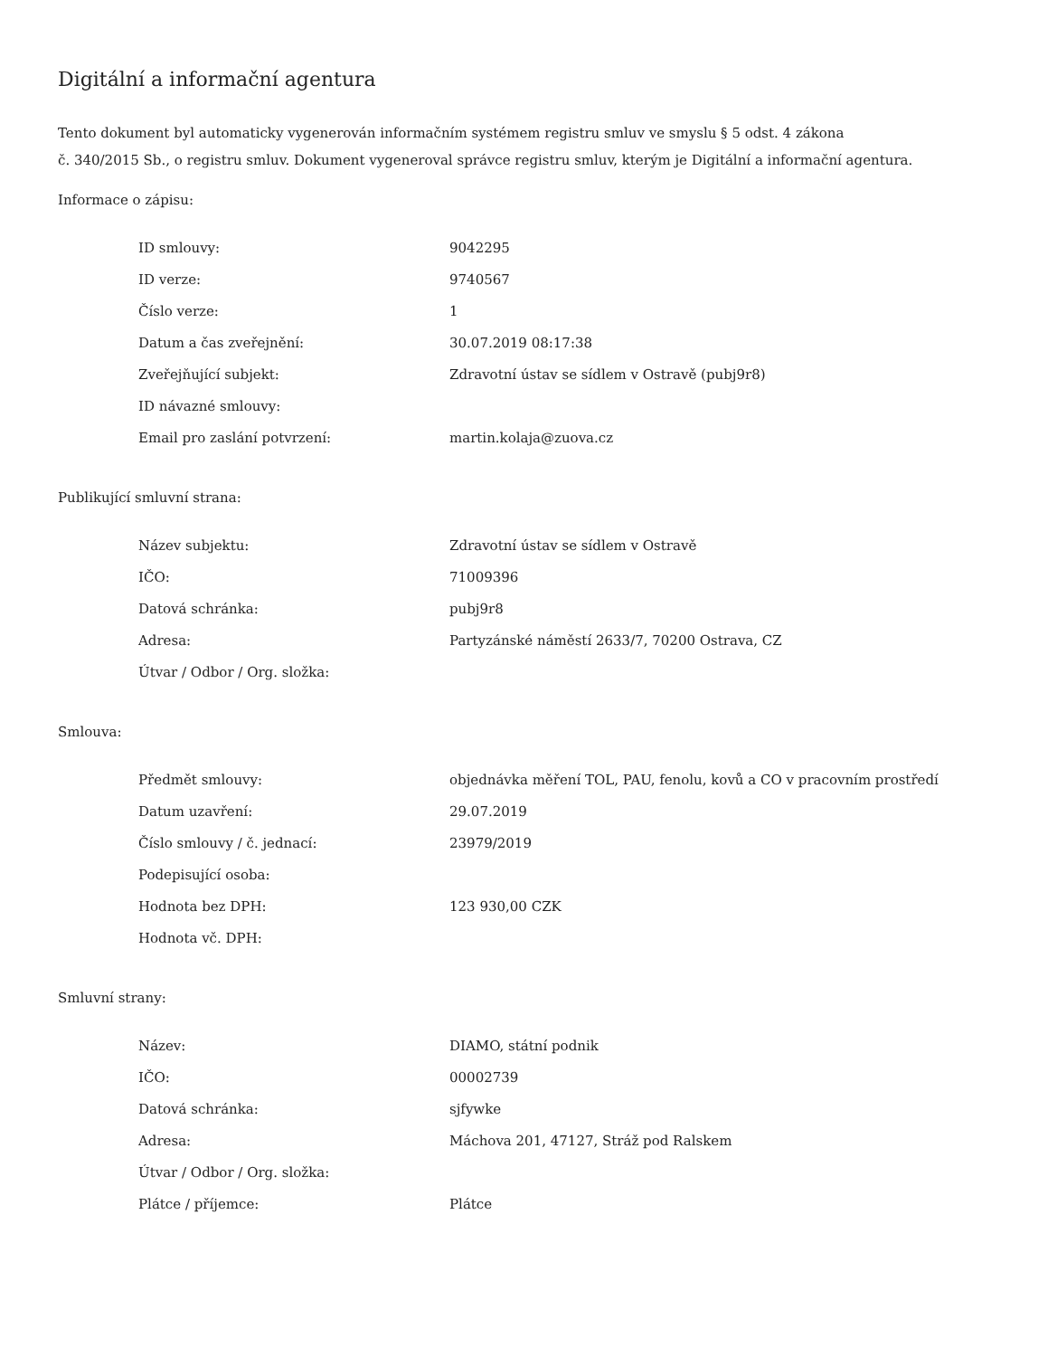Digitální a informační agentura
Tento dokument byl automaticky vygenerován informačním systémem registru smluv ve smyslu § 5 odst. 4 zákona
č. 340/2015 Sb., o registru smluv. Dokument vygeneroval správce registru smluv, kterým je Digitální a informační agentura.
Informace o zápisu:
| ID smlouvy: | 9042295 |
| ID verze: | 9740567 |
| Číslo verze: | 1 |
| Datum a čas zveřejnění: | 30.07.2019 08:17:38 |
| Zveřejňující subjekt: | Zdravotní ústav se sídlem v Ostravě (pubj9r8) |
| ID návazné smlouvy: | |
| Email pro zaslání potvrzení: | martin.kolaja@zuova.cz |
Publikující smluvní strana:
| Název subjektu: | Zdravotní ústav se sídlem v Ostravě |
| IČO: | 71009396 |
| Datová schránka: | pubj9r8 |
| Adresa: | Partyzánské náměstí 2633/7, 70200 Ostrava, CZ |
| Útvar / Odbor / Org. složka: | |
Smlouva:
| Předmět smlouvy: | objednávka měření TOL, PAU, fenolu, kovů a CO v pracovním prostředí |
| Datum uzavření: | 29.07.2019 |
| Číslo smlouvy / č. jednací: | 23979/2019 |
| Podepisující osoba: | |
| Hodnota bez DPH: | 123 930,00 CZK |
| Hodnota vč. DPH: | |
Smluvní strany:
| Název: | DIAMO, státní podnik |
| IČO: | 00002739 |
| Datová schránka: | sjfywke |
| Adresa: | Máchova 201, 47127, Stráž pod Ralskem |
| Útvar / Odbor / Org. složka: | |
| Plátce / příjemce: | Plátce |